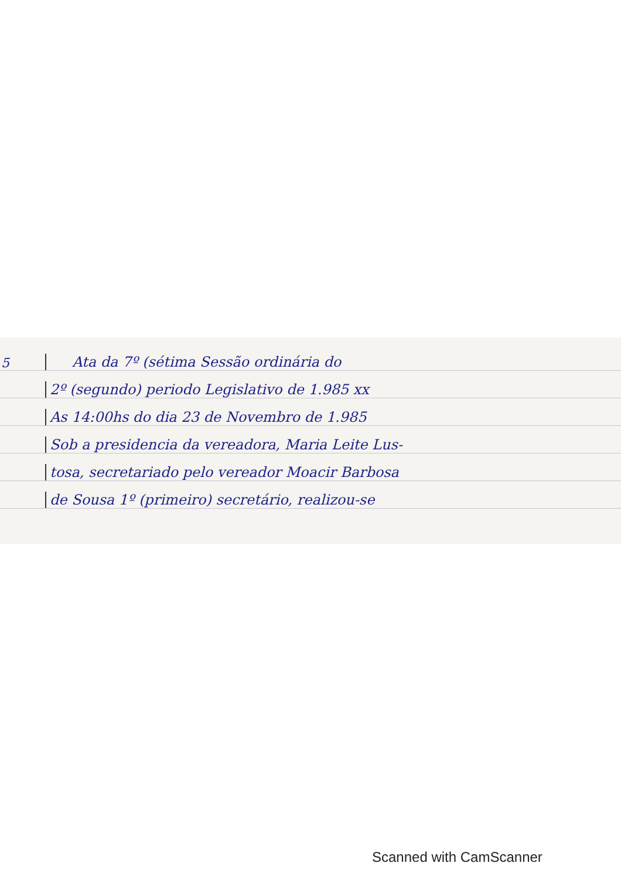5 Ata da 7º (sétima Sessão ordinária do
2º (segundo) periodo Legislativo de 1.985 xx
As 14:00hs do dia 23 de Novembro de 1.985
Sob a presidencia da vereadora, Maria Leite Lus-
tosa, secretariado pelo vereador Moacir Barbosa
de Sousa 1º (primeiro) secretário, realizou-se
Scanned with CamScanner